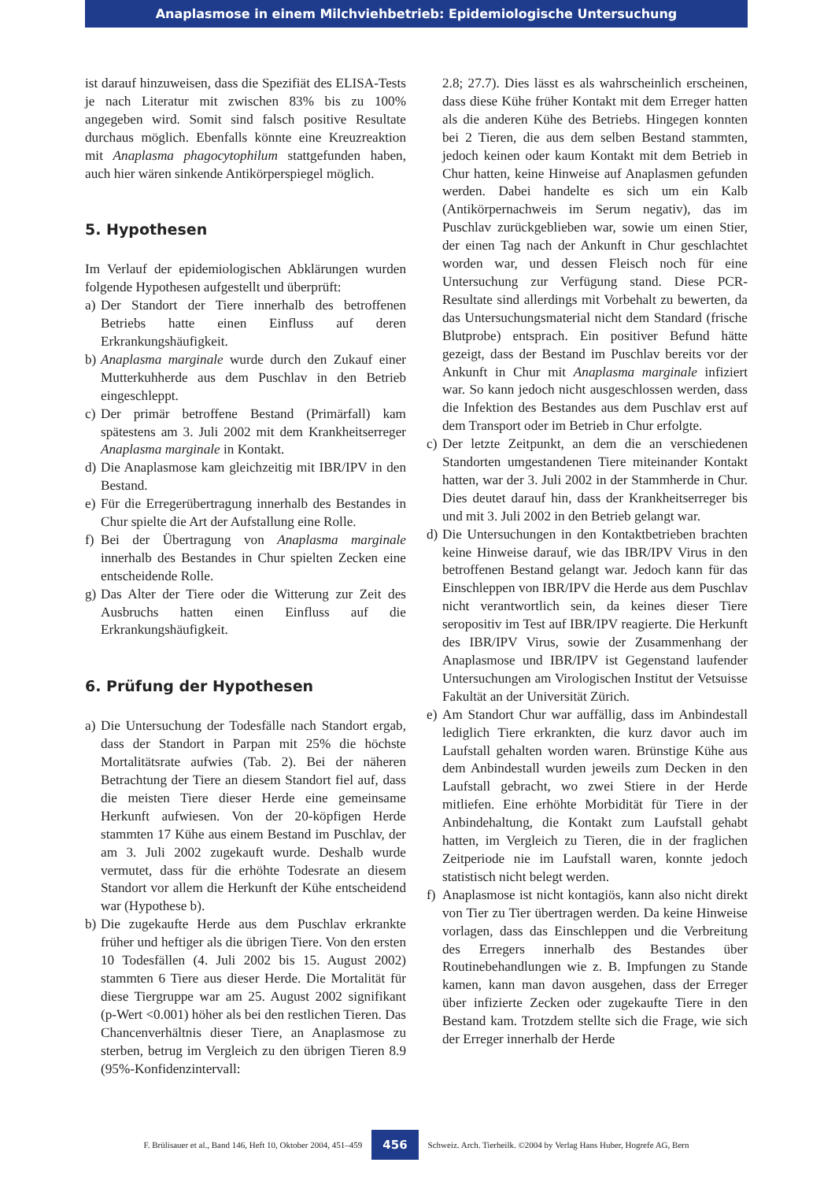Anaplasmose in einem Milchviehbetrieb: Epidemiologische Untersuchung
ist darauf hinzuweisen, dass die Spezifiät des ELISA-Tests je nach Literatur mit zwischen 83% bis zu 100% angegeben wird. Somit sind falsch positive Resultate durchaus möglich. Ebenfalls könnte eine Kreuzreaktion mit Anaplasma phagocytophilum stattgefunden haben, auch hier wären sinkende Antikörperspiegel möglich.
5. Hypothesen
Im Verlauf der epidemiologischen Abklärungen wurden folgende Hypothesen aufgestellt und überprüft:
a) Der Standort der Tiere innerhalb des betroffenen Betriebs hatte einen Einfluss auf deren Erkrankungshäufigkeit.
b) Anaplasma marginale wurde durch den Zukauf einer Mutterkuhherde aus dem Puschlav in den Betrieb eingeschleppt.
c) Der primär betroffene Bestand (Primärfall) kam spätestens am 3. Juli 2002 mit dem Krankheitserreger Anaplasma marginale in Kontakt.
d) Die Anaplasmose kam gleichzeitig mit IBR/IPV in den Bestand.
e) Für die Erregerübertragung innerhalb des Bestandes in Chur spielte die Art der Aufstallung eine Rolle.
f) Bei der Übertragung von Anaplasma marginale innerhalb des Bestandes in Chur spielten Zecken eine entscheidende Rolle.
g) Das Alter der Tiere oder die Witterung zur Zeit des Ausbruchs hatten einen Einfluss auf die Erkrankungshäufigkeit.
6. Prüfung der Hypothesen
a) Die Untersuchung der Todesfälle nach Standort ergab, dass der Standort in Parpan mit 25% die höchste Mortalitätsrate aufwies (Tab. 2). Bei der näheren Betrachtung der Tiere an diesem Standort fiel auf, dass die meisten Tiere dieser Herde eine gemeinsame Herkunft aufwiesen. Von der 20-köpfigen Herde stammten 17 Kühe aus einem Bestand im Puschlav, der am 3. Juli 2002 zugekauft wurde. Deshalb wurde vermutet, dass für die erhöhte Todesrate an diesem Standort vor allem die Herkunft der Kühe entscheidend war (Hypothese b).
b) Die zugekaufte Herde aus dem Puschlav erkrankte früher und heftiger als die übrigen Tiere. Von den ersten 10 Todesfällen (4. Juli 2002 bis 15. August 2002) stammten 6 Tiere aus dieser Herde. Die Mortalität für diese Tiergruppe war am 25. August 2002 signifikant (p-Wert <0.001) höher als bei den restlichen Tieren. Das Chancenverhältnis dieser Tiere, an Anaplasmose zu sterben, betrug im Vergleich zu den übrigen Tieren 8.9 (95%-Konfidenzintervall:
2.8; 27.7). Dies lässt es als wahrscheinlich erscheinen, dass diese Kühe früher Kontakt mit dem Erreger hatten als die anderen Kühe des Betriebs. Hingegen konnten bei 2 Tieren, die aus dem selben Bestand stammten, jedoch keinen oder kaum Kontakt mit dem Betrieb in Chur hatten, keine Hinweise auf Anaplasmen gefunden werden. Dabei handelte es sich um ein Kalb (Antikörpernachweis im Serum negativ), das im Puschlav zurückgeblieben war, sowie um einen Stier, der einen Tag nach der Ankunft in Chur geschlachtet worden war, und dessen Fleisch noch für eine Untersuchung zur Verfügung stand. Diese PCR-Resultate sind allerdings mit Vorbehalt zu bewerten, da das Untersuchungsmaterial nicht dem Standard (frische Blutprobe) entsprach. Ein positiver Befund hätte gezeigt, dass der Bestand im Puschlav bereits vor der Ankunft in Chur mit Anaplasma marginale infiziert war. So kann jedoch nicht ausgeschlossen werden, dass die Infektion des Bestandes aus dem Puschlav erst auf dem Transport oder im Betrieb in Chur erfolgte.
c) Der letzte Zeitpunkt, an dem die an verschiedenen Standorten umgestandenen Tiere miteinander Kontakt hatten, war der 3. Juli 2002 in der Stammherde in Chur. Dies deutet darauf hin, dass der Krankheitserreger bis und mit 3. Juli 2002 in den Betrieb gelangt war.
d) Die Untersuchungen in den Kontaktbetrieben brachten keine Hinweise darauf, wie das IBR/IPV Virus in den betroffenen Bestand gelangt war. Jedoch kann für das Einschleppen von IBR/IPV die Herde aus dem Puschlav nicht verantwortlich sein, da keines dieser Tiere seropositiv im Test auf IBR/IPV reagierte. Die Herkunft des IBR/IPV Virus, sowie der Zusammenhang der Anaplasmose und IBR/IPV ist Gegenstand laufender Untersuchungen am Virologischen Institut der Vetsuisse Fakultät an der Universität Zürich.
e) Am Standort Chur war auffällig, dass im Anbindestall lediglich Tiere erkrankten, die kurz davor auch im Laufstall gehalten worden waren. Brünstige Kühe aus dem Anbindestall wurden jeweils zum Decken in den Laufstall gebracht, wo zwei Stiere in der Herde mitliefen. Eine erhöhte Morbidität für Tiere in der Anbindehaltung, die Kontakt zum Laufstall gehabt hatten, im Vergleich zu Tieren, die in der fraglichen Zeitperiode nie im Laufstall waren, konnte jedoch statistisch nicht belegt werden.
f) Anaplasmose ist nicht kontagiös, kann also nicht direkt von Tier zu Tier übertragen werden. Da keine Hinweise vorlagen, dass das Einschleppen und die Verbreitung des Erregers innerhalb des Bestandes über Routinebehandlungen wie z. B. Impfungen zu Stande kamen, kann man davon ausgehen, dass der Erreger über infizierte Zecken oder zugekaufte Tiere in den Bestand kam. Trotzdem stellte sich die Frage, wie sich der Erreger innerhalb der Herde
F. Brülisauer et al., Band 146, Heft 10, Oktober 2004, 451–459 456 Schweiz. Arch. Tierheilk. ©2004 by Verlag Hans Huber, Hogrefe AG, Bern